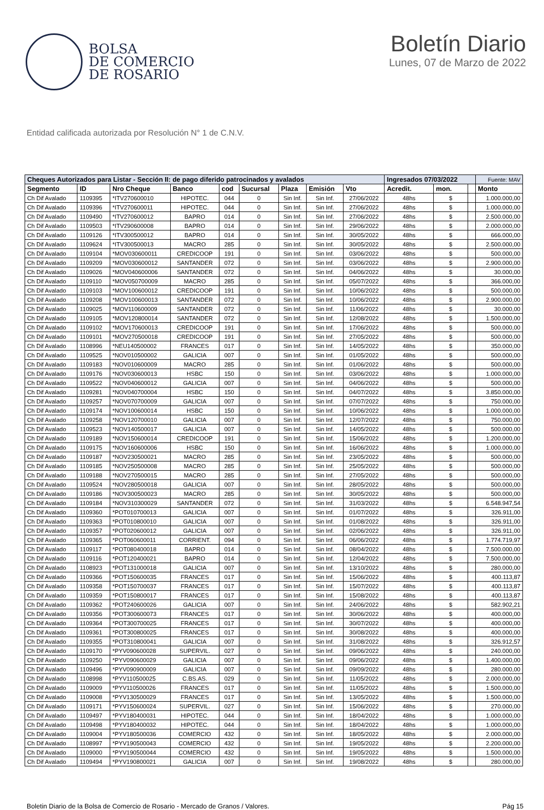BOLSA
DE COMERCIO
DE ROSARIO
Boletín Diario
Lunes, 07 de Marzo de 2022
Entidad calificada autorizada por Resolución N° 1 de C.N.V.
| Cheques Autorizados para Listar - Sección II: de pago diferido patrocinados y avalados | | | | | | | | | Ingresados 07/03/2022 | | | Fuente: MAV |
| --- | --- | --- | --- | --- | --- | --- | --- | --- | --- | --- | --- | --- |
| Segmento | ID | Nro Cheque | Banco | cod | Sucursal | Plaza | Emisión | Vto | Acredit. | mon. | | Monto |
| Ch Dif Avalado | 1109395 | *ITV270600010 | HIPOTEC. | 044 | 0 | Sin Inf. | Sin Inf. | 27/06/2022 | 48hs | $ | | 1.000.000,00 |
| Ch Dif Avalado | 1109396 | *ITV270600011 | HIPOTEC. | 044 | 0 | Sin Inf. | Sin Inf. | 27/06/2022 | 48hs | $ | | 1.000.000,00 |
| Ch Dif Avalado | 1109490 | *ITV270600012 | BAPRO | 014 | 0 | Sin Inf. | Sin Inf. | 27/06/2022 | 48hs | $ | | 2.500.000,00 |
| Ch Dif Avalado | 1109503 | *ITV290600008 | BAPRO | 014 | 0 | Sin Inf. | Sin Inf. | 29/06/2022 | 48hs | $ | | 2.000.000,00 |
| Ch Dif Avalado | 1109126 | *ITV300500012 | BAPRO | 014 | 0 | Sin Inf. | Sin Inf. | 30/05/2022 | 48hs | $ | | 666.000,00 |
| Ch Dif Avalado | 1109624 | *ITV300500013 | MACRO | 285 | 0 | Sin Inf. | Sin Inf. | 30/05/2022 | 48hs | $ | | 2.500.000,00 |
| Ch Dif Avalado | 1109104 | *MOV030600011 | CREDICOOP | 191 | 0 | Sin Inf. | Sin Inf. | 03/06/2022 | 48hs | $ | | 500.000,00 |
| Ch Dif Avalado | 1109209 | *MOV030600012 | SANTANDER | 072 | 0 | Sin Inf. | Sin Inf. | 03/06/2022 | 48hs | $ | | 2.900.000,00 |
| Ch Dif Avalado | 1109026 | *MOV040600006 | SANTANDER | 072 | 0 | Sin Inf. | Sin Inf. | 04/06/2022 | 48hs | $ | | 30.000,00 |
| Ch Dif Avalado | 1109110 | *MOV050700009 | MACRO | 285 | 0 | Sin Inf. | Sin Inf. | 05/07/2022 | 48hs | $ | | 366.000,00 |
| Ch Dif Avalado | 1109103 | *MOV100600012 | CREDICOOP | 191 | 0 | Sin Inf. | Sin Inf. | 10/06/2022 | 48hs | $ | | 500.000,00 |
| Ch Dif Avalado | 1109208 | *MOV100600013 | SANTANDER | 072 | 0 | Sin Inf. | Sin Inf. | 10/06/2022 | 48hs | $ | | 2.900.000,00 |
| Ch Dif Avalado | 1109025 | *MOV110600009 | SANTANDER | 072 | 0 | Sin Inf. | Sin Inf. | 11/06/2022 | 48hs | $ | | 30.000,00 |
| Ch Dif Avalado | 1109105 | *MOV120800014 | SANTANDER | 072 | 0 | Sin Inf. | Sin Inf. | 12/08/2022 | 48hs | $ | | 1.500.000,00 |
| Ch Dif Avalado | 1109102 | *MOV170600013 | CREDICOOP | 191 | 0 | Sin Inf. | Sin Inf. | 17/06/2022 | 48hs | $ | | 500.000,00 |
| Ch Dif Avalado | 1109101 | *MOV270500018 | CREDICOOP | 191 | 0 | Sin Inf. | Sin Inf. | 27/05/2022 | 48hs | $ | | 500.000,00 |
| Ch Dif Avalado | 1108996 | *NEU140500002 | FRANCES | 017 | 0 | Sin Inf. | Sin Inf. | 14/05/2022 | 48hs | $ | | 350.000,00 |
| Ch Dif Avalado | 1109525 | *NOV010500002 | GALICIA | 007 | 0 | Sin Inf. | Sin Inf. | 01/05/2022 | 48hs | $ | | 500.000,00 |
| Ch Dif Avalado | 1109183 | *NOV010600009 | MACRO | 285 | 0 | Sin Inf. | Sin Inf. | 01/06/2022 | 48hs | $ | | 500.000,00 |
| Ch Dif Avalado | 1109176 | *NOV030600013 | HSBC | 150 | 0 | Sin Inf. | Sin Inf. | 03/06/2022 | 48hs | $ | | 1.000.000,00 |
| Ch Dif Avalado | 1109522 | *NOV040600012 | GALICIA | 007 | 0 | Sin Inf. | Sin Inf. | 04/06/2022 | 48hs | $ | | 500.000,00 |
| Ch Dif Avalado | 1109281 | *NOV040700004 | HSBC | 150 | 0 | Sin Inf. | Sin Inf. | 04/07/2022 | 48hs | $ | | 3.850.000,00 |
| Ch Dif Avalado | 1109257 | *NOV070700009 | GALICIA | 007 | 0 | Sin Inf. | Sin Inf. | 07/07/2022 | 48hs | $ | | 750.000,00 |
| Ch Dif Avalado | 1109174 | *NOV100600014 | HSBC | 150 | 0 | Sin Inf. | Sin Inf. | 10/06/2022 | 48hs | $ | | 1.000.000,00 |
| Ch Dif Avalado | 1109258 | *NOV120700010 | GALICIA | 007 | 0 | Sin Inf. | Sin Inf. | 12/07/2022 | 48hs | $ | | 750.000,00 |
| Ch Dif Avalado | 1109523 | *NOV140500017 | GALICIA | 007 | 0 | Sin Inf. | Sin Inf. | 14/05/2022 | 48hs | $ | | 500.000,00 |
| Ch Dif Avalado | 1109189 | *NOV150600014 | CREDICOOP | 191 | 0 | Sin Inf. | Sin Inf. | 15/06/2022 | 48hs | $ | | 1.200.000,00 |
| Ch Dif Avalado | 1109175 | *NOV160600006 | HSBC | 150 | 0 | Sin Inf. | Sin Inf. | 16/06/2022 | 48hs | $ | | 1.000.000,00 |
| Ch Dif Avalado | 1109187 | *NOV230500021 | MACRO | 285 | 0 | Sin Inf. | Sin Inf. | 23/05/2022 | 48hs | $ | | 500.000,00 |
| Ch Dif Avalado | 1109185 | *NOV250500008 | MACRO | 285 | 0 | Sin Inf. | Sin Inf. | 25/05/2022 | 48hs | $ | | 500.000,00 |
| Ch Dif Avalado | 1109188 | *NOV270500015 | MACRO | 285 | 0 | Sin Inf. | Sin Inf. | 27/05/2022 | 48hs | $ | | 500.000,00 |
| Ch Dif Avalado | 1109524 | *NOV280500018 | GALICIA | 007 | 0 | Sin Inf. | Sin Inf. | 28/05/2022 | 48hs | $ | | 500.000,00 |
| Ch Dif Avalado | 1109186 | *NOV300500023 | MACRO | 285 | 0 | Sin Inf. | Sin Inf. | 30/05/2022 | 48hs | $ | | 500.000,00 |
| Ch Dif Avalado | 1109184 | *NOV310300029 | SANTANDER | 072 | 0 | Sin Inf. | Sin Inf. | 31/03/2022 | 48hs | $ | | 6.548.947,54 |
| Ch Dif Avalado | 1109360 | *POT010700013 | GALICIA | 007 | 0 | Sin Inf. | Sin Inf. | 01/07/2022 | 48hs | $ | | 326.911,00 |
| Ch Dif Avalado | 1109363 | *POT010800010 | GALICIA | 007 | 0 | Sin Inf. | Sin Inf. | 01/08/2022 | 48hs | $ | | 326.911,00 |
| Ch Dif Avalado | 1109357 | *POT020600012 | GALICIA | 007 | 0 | Sin Inf. | Sin Inf. | 02/06/2022 | 48hs | $ | | 326.911,00 |
| Ch Dif Avalado | 1109365 | *POT060600011 | CORRIENT. | 094 | 0 | Sin Inf. | Sin Inf. | 06/06/2022 | 48hs | $ | | 1.774.719,97 |
| Ch Dif Avalado | 1109117 | *POT080400018 | BAPRO | 014 | 0 | Sin Inf. | Sin Inf. | 08/04/2022 | 48hs | $ | | 7.500.000,00 |
| Ch Dif Avalado | 1109116 | *POT120400021 | BAPRO | 014 | 0 | Sin Inf. | Sin Inf. | 12/04/2022 | 48hs | $ | | 7.500.000,00 |
| Ch Dif Avalado | 1108923 | *POT131000018 | GALICIA | 007 | 0 | Sin Inf. | Sin Inf. | 13/10/2022 | 48hs | $ | | 280.000,00 |
| Ch Dif Avalado | 1109366 | *POT150600035 | FRANCES | 017 | 0 | Sin Inf. | Sin Inf. | 15/06/2022 | 48hs | $ | | 400.113,87 |
| Ch Dif Avalado | 1109358 | *POT150700037 | FRANCES | 017 | 0 | Sin Inf. | Sin Inf. | 15/07/2022 | 48hs | $ | | 400.113,87 |
| Ch Dif Avalado | 1109359 | *POT150800017 | FRANCES | 017 | 0 | Sin Inf. | Sin Inf. | 15/08/2022 | 48hs | $ | | 400.113,87 |
| Ch Dif Avalado | 1109362 | *POT240600026 | GALICIA | 007 | 0 | Sin Inf. | Sin Inf. | 24/06/2022 | 48hs | $ | | 582.902,21 |
| Ch Dif Avalado | 1109356 | *POT300600073 | FRANCES | 017 | 0 | Sin Inf. | Sin Inf. | 30/06/2022 | 48hs | $ | | 400.000,00 |
| Ch Dif Avalado | 1109364 | *POT300700025 | FRANCES | 017 | 0 | Sin Inf. | Sin Inf. | 30/07/2022 | 48hs | $ | | 400.000,00 |
| Ch Dif Avalado | 1109361 | *POT300800025 | FRANCES | 017 | 0 | Sin Inf. | Sin Inf. | 30/08/2022 | 48hs | $ | | 400.000,00 |
| Ch Dif Avalado | 1109355 | *POT310800041 | GALICIA | 007 | 0 | Sin Inf. | Sin Inf. | 31/08/2022 | 48hs | $ | | 326.912,57 |
| Ch Dif Avalado | 1109170 | *PYV090600028 | SUPERVIL. | 027 | 0 | Sin Inf. | Sin Inf. | 09/06/2022 | 48hs | $ | | 240.000,00 |
| Ch Dif Avalado | 1109250 | *PYV090600029 | GALICIA | 007 | 0 | Sin Inf. | Sin Inf. | 09/06/2022 | 48hs | $ | | 1.400.000,00 |
| Ch Dif Avalado | 1109496 | *PYV090900009 | GALICIA | 007 | 0 | Sin Inf. | Sin Inf. | 09/09/2022 | 48hs | $ | | 280.000,00 |
| Ch Dif Avalado | 1108998 | *PYV110500025 | C.BS.AS. | 029 | 0 | Sin Inf. | Sin Inf. | 11/05/2022 | 48hs | $ | | 2.000.000,00 |
| Ch Dif Avalado | 1109009 | *PYV110500026 | FRANCES | 017 | 0 | Sin Inf. | Sin Inf. | 11/05/2022 | 48hs | $ | | 1.500.000,00 |
| Ch Dif Avalado | 1109008 | *PYV130500029 | FRANCES | 017 | 0 | Sin Inf. | Sin Inf. | 13/05/2022 | 48hs | $ | | 1.500.000,00 |
| Ch Dif Avalado | 1109171 | *PYV150600024 | SUPERVIL. | 027 | 0 | Sin Inf. | Sin Inf. | 15/06/2022 | 48hs | $ | | 270.000,00 |
| Ch Dif Avalado | 1109497 | *PYV180400031 | HIPOTEC. | 044 | 0 | Sin Inf. | Sin Inf. | 18/04/2022 | 48hs | $ | | 1.000.000,00 |
| Ch Dif Avalado | 1109498 | *PYV180400032 | HIPOTEC. | 044 | 0 | Sin Inf. | Sin Inf. | 18/04/2022 | 48hs | $ | | 1.000.000,00 |
| Ch Dif Avalado | 1109004 | *PYV180500036 | COMERCIO | 432 | 0 | Sin Inf. | Sin Inf. | 18/05/2022 | 48hs | $ | | 2.000.000,00 |
| Ch Dif Avalado | 1108997 | *PYV190500043 | COMERCIO | 432 | 0 | Sin Inf. | Sin Inf. | 19/05/2022 | 48hs | $ | | 2.200.000,00 |
| Ch Dif Avalado | 1109000 | *PYV190500044 | COMERCIO | 432 | 0 | Sin Inf. | Sin Inf. | 19/05/2022 | 48hs | $ | | 1.500.000,00 |
| Ch Dif Avalado | 1109494 | *PYV190800021 | GALICIA | 007 | 0 | Sin Inf. | Sin Inf. | 19/08/2022 | 48hs | $ | | 280.000,00 |
Boletin Diario de la Bolsa de Comercio de Rosario - Mercado de Granos / Valores. Pág 15